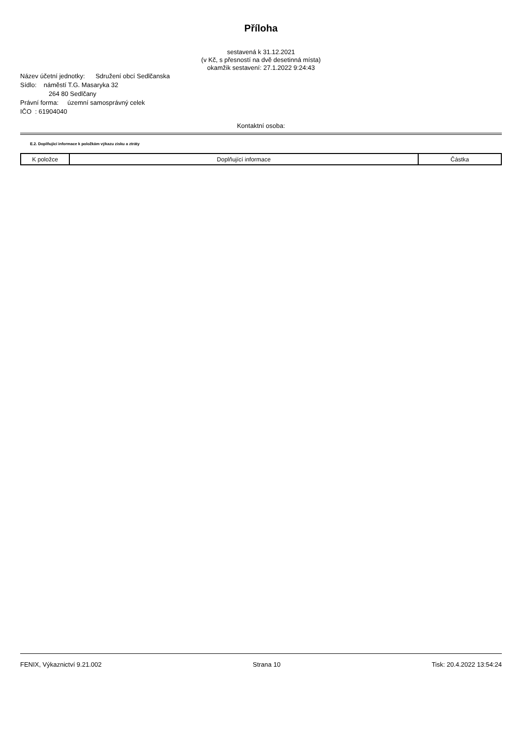Příloha
sestavená k 31.12.2021
(v Kč, s přesností na dvě desetinná místa)
okamžik sestavení: 27.1.2022 9:24:43
Název účetní jednotky: Sdružení obcí Sedlčanska
Sídlo: náměstí T.G. Masaryka 32
264 80 Sedlčany
Právní forma: územní samosprávný celek
IČO : 61904040
Kontaktní osoba:
E.2. Doplňující informace k položkám výkazu zisku a ztráty
| K položce | Doplňující informace | Částka |
| --- | --- | --- |
FENIX, Výkaznictví 9.21.002 Strana 10 Tisk: 20.4.2022 13:54:24